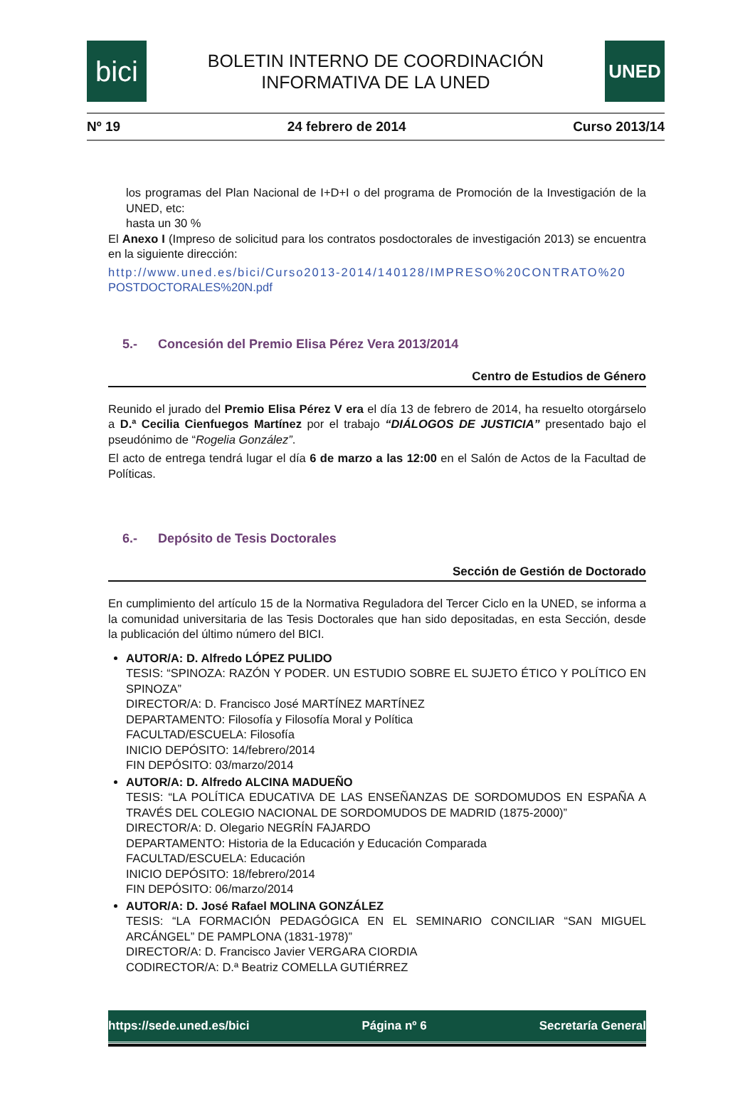bici
BOLETIN INTERNO DE COORDINACIÓN
INFORMATIVA DE LA UNED
UNED
Nº 19 24 febrero de 2014 Curso 2013/14
los programas del Plan Nacional de I+D+I o del programa de Promoción de la Investigación de la UNED, etc:
hasta un 30 %
El Anexo I (Impreso de solicitud para los contratos posdoctorales de investigación 2013) se encuentra en la siguiente dirección:
http://www.uned.es/bici/Curso2013-2014/140128/IMPRESO%20CONTRATO%20
POSTDOCTORALES%20N.pdf
5.- Concesión del Premio Elisa Pérez Vera 2013/2014
Centro de Estudios de Género
Reunido el jurado del Premio Elisa Pérez V era el día 13 de febrero de 2014, ha resuelto otorgárselo a D.ª Cecilia Cienfuegos Martínez por el trabajo “DIÁLOGOS DE JUSTICIA” presentado bajo el pseudónimo de “Rogelia González”.
El acto de entrega tendrá lugar el día 6 de marzo a las 12:00 en el Salón de Actos de la Facultad de Políticas.
6.- Depósito de Tesis Doctorales
Sección de Gestión de Doctorado
En cumplimiento del artículo 15 de la Normativa Reguladora del Tercer Ciclo en la UNED, se informa a la comunidad universitaria de las Tesis Doctorales que han sido depositadas, en esta Sección, desde la publicación del último número del BICI.
AUTOR/A: D. Alfredo LÓPEZ PULIDO
TESIS: “SPINOZA: RAZÓN Y PODER. UN ESTUDIO SOBRE EL SUJETO ÉTICO Y POLÍTICO EN SPINOZA”
DIRECTOR/A: D. Francisco José MARTÍNEZ MARTÍNEZ
DEPARTAMENTO: Filosofía y Filosofía Moral y Política
FACULTAD/ESCUELA: Filosofía
INICIO DEPÓSITO: 14/febrero/2014
FIN DEPÓSITO: 03/marzo/2014
AUTOR/A: D. Alfredo ALCINA MADUEÑO
TESIS: “LA POLÍTICA EDUCATIVA DE LAS ENSEÑANZAS DE SORDOMUDOS EN ESPAÑA A TRAVÉS DEL COLEGIO NACIONAL DE SORDOMUDOS DE MADRID (1875-2000)”
DIRECTOR/A: D. Olegario NEGRÍN FAJARDO
DEPARTAMENTO: Historia de la Educación y Educación Comparada
FACULTAD/ESCUELA: Educación
INICIO DEPÓSITO: 18/febrero/2014
FIN DEPÓSITO: 06/marzo/2014
AUTOR/A: D. José Rafael MOLINA GONZÁLEZ
TESIS: “LA FORMACIÓN PEDAGÓGICA EN EL SEMINARIO CONCILIAR “SAN MIGUEL ARCÁNGEL” DE PAMPLONA (1831-1978)”
DIRECTOR/A: D. Francisco Javier VERGARA CIORDIA
CODIRECTOR/A: D.ª Beatriz COMELLA GUTIÉRREZ
https://sede.uned.es/bici Página nº 6 Secretaría General